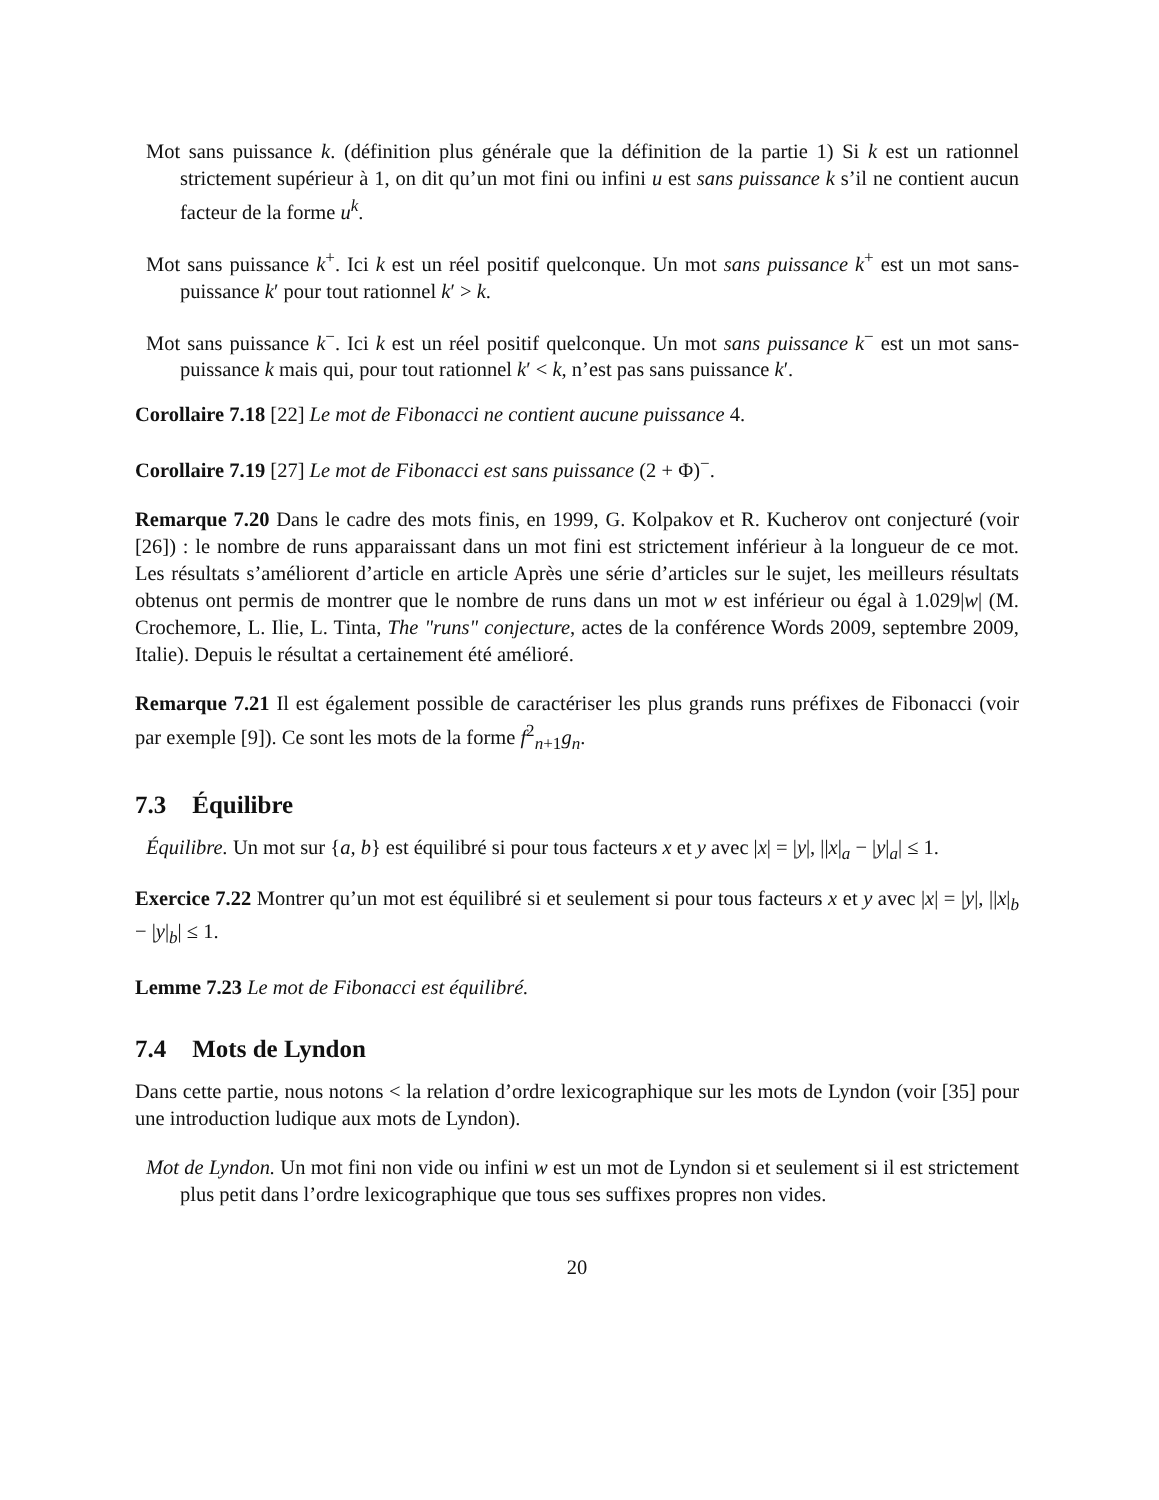Mot sans puissance k. (définition plus générale que la définition de la partie 1) Si k est un rationnel strictement supérieur à 1, on dit qu’un mot fini ou infini u est sans puissance k s’il ne contient aucun facteur de la forme u<sup>k</sup>.
Mot sans puissance k<sup>+</sup>. Ici k est un réel positif quelconque. Un mot sans puissance k<sup>+</sup> est un mot sans-puissance k′ pour tout rationnel k′ > k.
Mot sans puissance k<sup>−</sup>. Ici k est un réel positif quelconque. Un mot sans puissance k<sup>−</sup> est un mot sans-puissance k mais qui, pour tout rationnel k′ < k, n’est pas sans puissance k′.
Corollaire 7.18 [22] Le mot de Fibonacci ne contient aucune puissance 4.
Corollaire 7.19 [27] Le mot de Fibonacci est sans puissance (2 + Φ)<sup>−</sup>.
Remarque 7.20 Dans le cadre des mots finis, en 1999, G. Kolpakov et R. Kucherov ont conjecturé (voir [26]) : le nombre de runs apparaissant dans un mot fini est strictement inférieur à la longueur de ce mot. Les résultats s’améliorent d’article en article Après une série d’articles sur le sujet, les meilleurs résultats obtenus ont permis de montrer que le nombre de runs dans un mot w est inférieur ou égal à 1.029|w| (M. Crochemore, L. Ilie, L. Tinta, The "runs" conjecture, actes de la conférence Words 2009, septembre 2009, Italie). Depuis le résultat a certainement été amélioré.
Remarque 7.21 Il est également possible de caractériser les plus grands runs préfixes de Fibonacci (voir par exemple [9]). Ce sont les mots de la forme f<sup>2</sup><sub>n+1</sub>g<sub>n</sub>.
7.3 Équilibre
Équilibre. Un mot sur {a, b} est équilibré si pour tous facteurs x et y avec |x| = |y|, ||x|<sub>a</sub> − |y|<sub>a</sub>| ≤ 1.
Exercice 7.22 Montrer qu’un mot est équilibré si et seulement si pour tous facteurs x et y avec |x| = |y|, ||x|<sub>b</sub> − |y|<sub>b</sub>| ≤ 1.
Lemme 7.23 Le mot de Fibonacci est équilibré.
7.4 Mots de Lyndon
Dans cette partie, nous notons < la relation d’ordre lexicographique sur les mots de Lyndon (voir [35] pour une introduction ludique aux mots de Lyndon).
Mot de Lyndon. Un mot fini non vide ou infini w est un mot de Lyndon si et seulement si il est strictement plus petit dans l’ordre lexicographique que tous ses suffixes propres non vides.
20